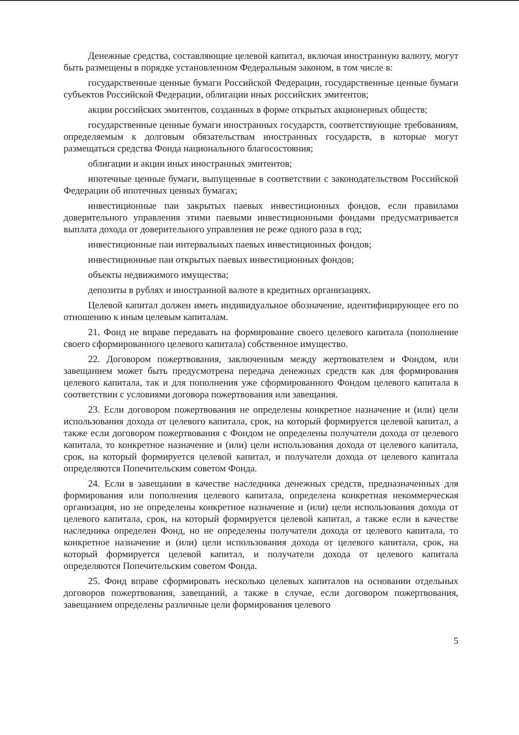Денежные средства, составляющие целевой капитал, включая иностранную валюту, могут быть размещены в порядке установленном Федеральным законом, в том числе в:
государственные ценные бумаги Российской Федерации, государственные ценные бумаги субъектов Российской Федерации, облигации иных российских эмитентов;
акции российских эмитентов, созданных в форме открытых акционерных обществ;
государственные ценные бумаги иностранных государств, соответствующие требованиям, определяемым к долговым обязательствам иностранных государств, в которые могут размещаться средства Фонда национального благосостояния;
облигации и акции иных иностранных эмитентов;
ипотечные ценные бумаги, выпущенные в соответствии с законодательством Российской Федерации об ипотечных ценных бумагах;
инвестиционные паи закрытых паевых инвестиционных фондов, если правилами доверительного управления этими паевыми инвестиционными фондами предусматривается выплата дохода от доверительного управления не реже одного раза в год;
инвестиционные паи интервальных паевых инвестиционных фондов;
инвестиционные паи открытых паевых инвестиционных фондов;
объекты недвижимого имущества;
депозиты в рублях и иностранной валюте в кредитных организациях.
Целевой капитал должен иметь индивидуальное обозначение, идентифицирующее его по отношению к иным целевым капиталам.
21. Фонд не вправе передавать на формирование своего целевого капитала (пополнение своего сформированного целевого капитала) собственное имущество.
22. Договором пожертвования, заключенным между жертвователем и Фондом, или завещанием может быть предусмотрена передача денежных средств как для формирования целевого капитала, так и для пополнения уже сформированного Фондом целевого капитала в соответствии с условиями договора пожертвования или завещания.
23. Если договором пожертвования не определены конкретное назначение и (или) цели использования дохода от целевого капитала, срок, на который формируется целевой капитал, а также если договором пожертвования с Фондом не определены получатели дохода от целевого капитала, то конкретное назначение и (или) цели использования дохода от целевого капитала, срок, на который формируется целевой капитал, и получатели дохода от целевого капитала определяются Попечительским советом Фонда.
24. Если в завещании в качестве наследника денежных средств, предназначенных для формирования или пополнения целевого капитала, определена конкретная некоммерческая организация, но не определены конкретное назначение и (или) цели использования дохода от целевого капитала, срок, на который формируется целевой капитал, а также если в качестве наследника определен Фонд, но не определены получатели дохода от целевого капитала, то конкретное назначение и (или) цели использования дохода от целевого капитала, срок, на который формируется целевой капитал, и получатели дохода от целевого капитала определяются Попечительским советом Фонда.
25. Фонд вправе сформировать несколько целевых капиталов на основании отдельных договоров пожертвования, завещаний, а также в случае, если договором пожертвования, завещанием определены различные цели формирования целевого
5